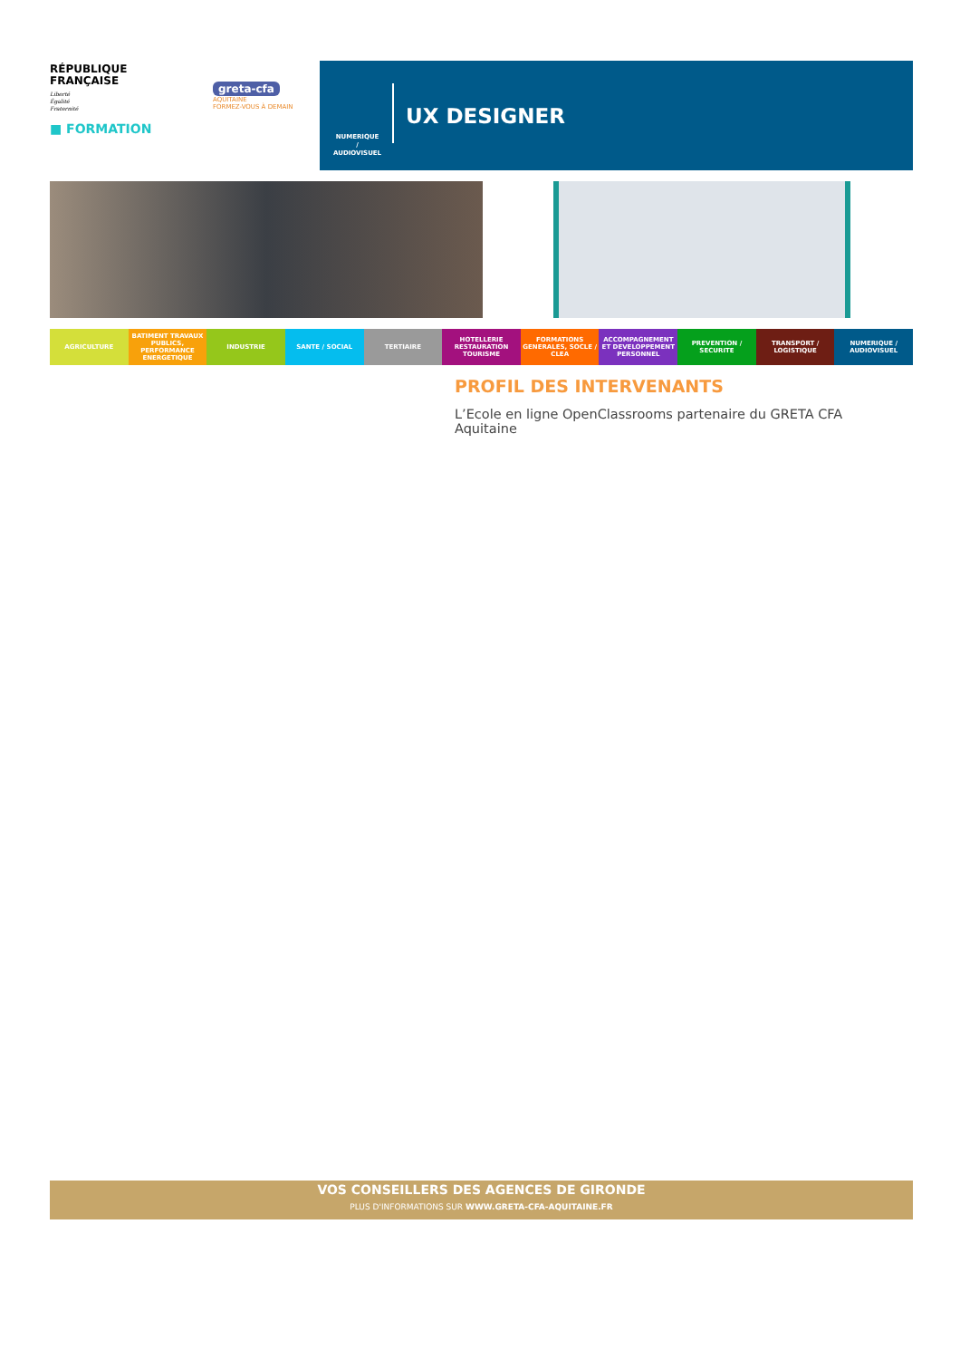RÉPUBLIQUE
FRANÇAISE
Liberté
Égalité
Fraternité
greta-cfa
AQUITAINE
FORMEZ-VOUS À DEMAIN
■ FORMATION
NUMERIQUE
/
AUDIOVISUEL
UX DESIGNER
AGRICULTURE BATIMENT TRAVAUX PUBLICS, PERFORMANCE ENERGETIQUE
INDUSTRIE SANTE / SOCIAL TERTIAIRE HOTELLERIE RESTAURATION TOURISME
FORMATIONS GENERALES, SOCLE / CLEA
ACCOMPAGNEMENT ET DEVELOPPEMENT PERSONNEL
PREVENTION / SECURITE TRANSPORT / LOGISTIQUE NUMERIQUE / AUDIOVISUEL
PROFIL DES INTERVENANTS
L’Ecole en ligne OpenClassrooms partenaire du GRETA CFA Aquitaine
VOS CONSEILLERS DES AGENCES DE GIRONDE
PLUS D'INFORMATIONS SUR WWW.GRETA-CFA-AQUITAINE.FR